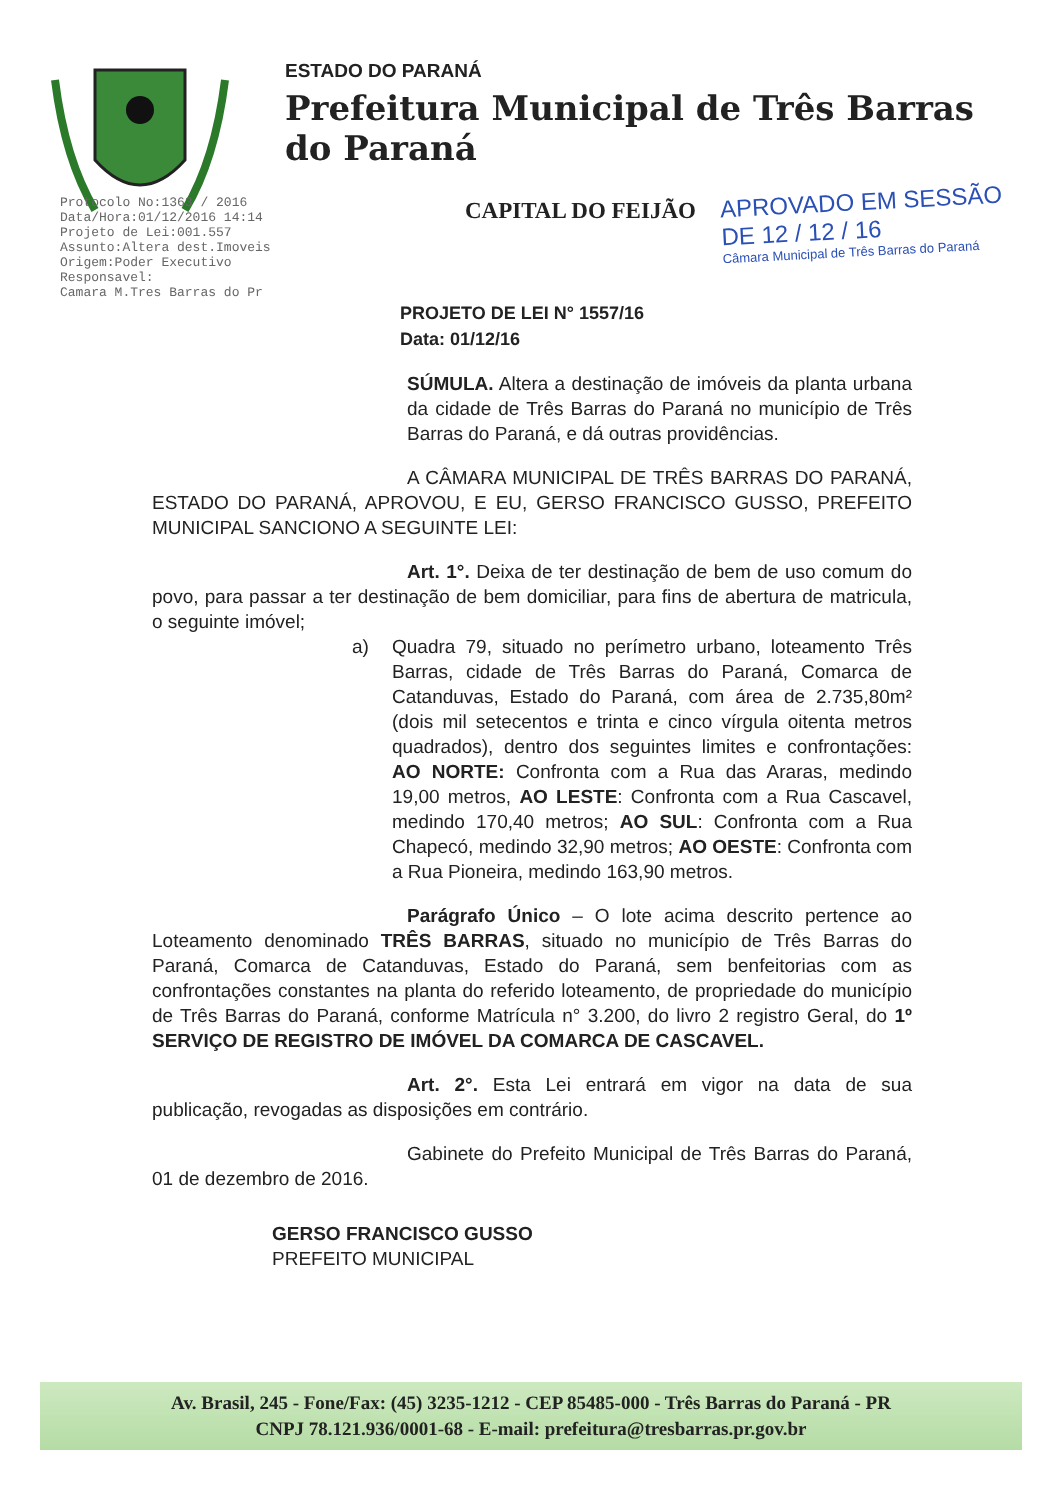ESTADO DO PARANÁ
Prefeitura Municipal de Três Barras do Paraná
CAPITAL DO FEIJÃO
APROVADO EM SESSÃO
DE 12 / 12 / 16
Câmara Municipal de Três Barras do Paraná
Protocolo No:1363 / 2016
Data/Hora:01/12/2016 14:14
Projeto de Lei:001.557
Assunto:Altera dest.Imoveis
Origem:Poder Executivo
Responsavel:
Camara M.Tres Barras do Pr
PROJETO DE LEI N° 1557/16
Data: 01/12/16
SÚMULA. Altera a destinação de imóveis da planta urbana da cidade de Três Barras do Paraná no município de Três Barras do Paraná, e dá outras providências.
A CÂMARA MUNICIPAL DE TRÊS BARRAS DO PARANÁ, ESTADO DO PARANÁ, APROVOU, E EU, GERSO FRANCISCO GUSSO, PREFEITO MUNICIPAL SANCIONO A SEGUINTE LEI:
Art. 1°. Deixa de ter destinação de bem de uso comum do povo, para passar a ter destinação de bem domiciliar, para fins de abertura de matricula, o seguinte imóvel;
a) Quadra 79, situado no perímetro urbano, loteamento Três Barras, cidade de Três Barras do Paraná, Comarca de Catanduvas, Estado do Paraná, com área de 2.735,80m² (dois mil setecentos e trinta e cinco vírgula oitenta metros quadrados), dentro dos seguintes limites e confrontações: AO NORTE: Confronta com a Rua das Araras, medindo 19,00 metros, AO LESTE: Confronta com a Rua Cascavel, medindo 170,40 metros; AO SUL: Confronta com a Rua Chapecó, medindo 32,90 metros; AO OESTE: Confronta com a Rua Pioneira, medindo 163,90 metros.
Parágrafo Único – O lote acima descrito pertence ao Loteamento denominado TRÊS BARRAS, situado no município de Três Barras do Paraná, Comarca de Catanduvas, Estado do Paraná, sem benfeitorias com as confrontações constantes na planta do referido loteamento, de propriedade do município de Três Barras do Paraná, conforme Matrícula n° 3.200, do livro 2 registro Geral, do 1º SERVIÇO DE REGISTRO DE IMÓVEL DA COMARCA DE CASCAVEL.
Art. 2°. Esta Lei entrará em vigor na data de sua publicação, revogadas as disposições em contrário.
Gabinete do Prefeito Municipal de Três Barras do Paraná, 01 de dezembro de 2016.
GERSO FRANCISCO GUSSO
PREFEITO MUNICIPAL
Av. Brasil, 245 - Fone/Fax: (45) 3235-1212 - CEP 85485-000 - Três Barras do Paraná - PR
CNPJ 78.121.936/0001-68 - E-mail: prefeitura@tresbarras.pr.gov.br